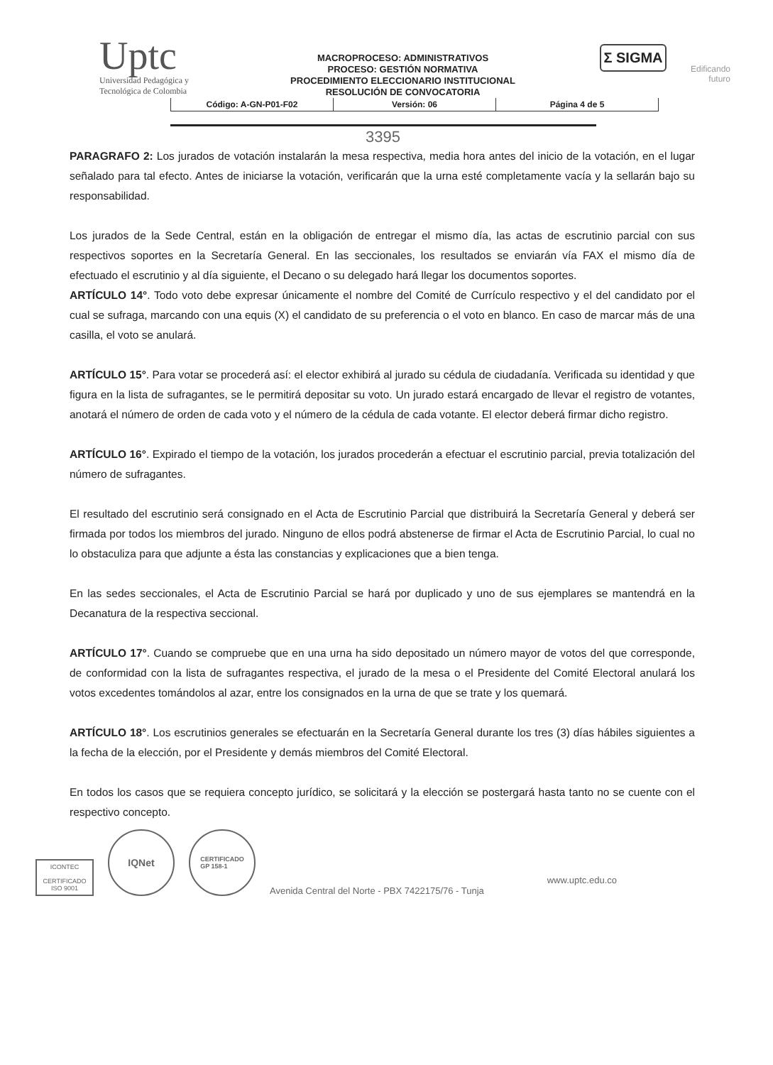Uptc
Universidad Pedagógica y
Tecnológica de Colombia
MACROPROCESO: ADMINISTRATIVOS
PROCESO: GESTIÓN NORMATIVA
PROCEDIMIENTO ELECCIONARIO INSTITUCIONAL
RESOLUCIÓN DE CONVOCATORIA
Σ SIGMA
Edificando
futuro
| Código: A-GN-P01-F02 | Versión: 06 | Página 4 de 5 |
3395
PARAGRAFO 2: Los jurados de votación instalarán la mesa respectiva, media hora antes del inicio de la votación, en el lugar señalado para tal efecto. Antes de iniciarse la votación, verificarán que la urna esté completamente vacía y la sellarán bajo su responsabilidad.
Los jurados de la Sede Central, están en la obligación de entregar el mismo día, las actas de escrutinio parcial con sus respectivos soportes en la Secretaría General. En las seccionales, los resultados se enviarán vía FAX el mismo día de efectuado el escrutinio y al día siguiente, el Decano o su delegado hará llegar los documentos soportes.
ARTÍCULO 14°. Todo voto debe expresar únicamente el nombre del Comité de Currículo respectivo y el del candidato por el cual se sufraga, marcando con una equis (X) el candidato de su preferencia o el voto en blanco. En caso de marcar más de una casilla, el voto se anulará.
ARTÍCULO 15°. Para votar se procederá así: el elector exhibirá al jurado su cédula de ciudadanía. Verificada su identidad y que figura en la lista de sufragantes, se le permitirá depositar su voto. Un jurado estará encargado de llevar el registro de votantes, anotará el número de orden de cada voto y el número de la cédula de cada votante. El elector deberá firmar dicho registro.
ARTÍCULO 16°. Expirado el tiempo de la votación, los jurados procederán a efectuar el escrutinio parcial, previa totalización del número de sufragantes.
El resultado del escrutinio será consignado en el Acta de Escrutinio Parcial que distribuirá la Secretaría General y deberá ser firmada por todos los miembros del jurado. Ninguno de ellos podrá abstenerse de firmar el Acta de Escrutinio Parcial, lo cual no lo obstaculiza para que adjunte a ésta las constancias y explicaciones que a bien tenga.
En las sedes seccionales, el Acta de Escrutinio Parcial se hará por duplicado y uno de sus ejemplares se mantendrá en la Decanatura de la respectiva seccional.
ARTÍCULO 17°. Cuando se compruebe que en una urna ha sido depositado un número mayor de votos del que corresponde, de conformidad con la lista de sufragantes respectiva, el jurado de la mesa o el Presidente del Comité Electoral anulará los votos excedentes tomándolos al azar, entre los consignados en la urna de que se trate y los quemará.
ARTÍCULO 18°. Los escrutinios generales se efectuarán en la Secretaría General durante los tres (3) días hábiles siguientes a la fecha de la elección, por el Presidente y demás miembros del Comité Electoral.
En todos los casos que se requiera concepto jurídico, se solicitará y la elección se postergará hasta tanto no se cuente con el respectivo concepto.
ICONTEC
CERTIFICADO
ISO 9001
IQNet
CERTIFICADO
GP 158-1
www.uptc.edu.co
Avenida Central del Norte - PBX 7422175/76 - Tunja